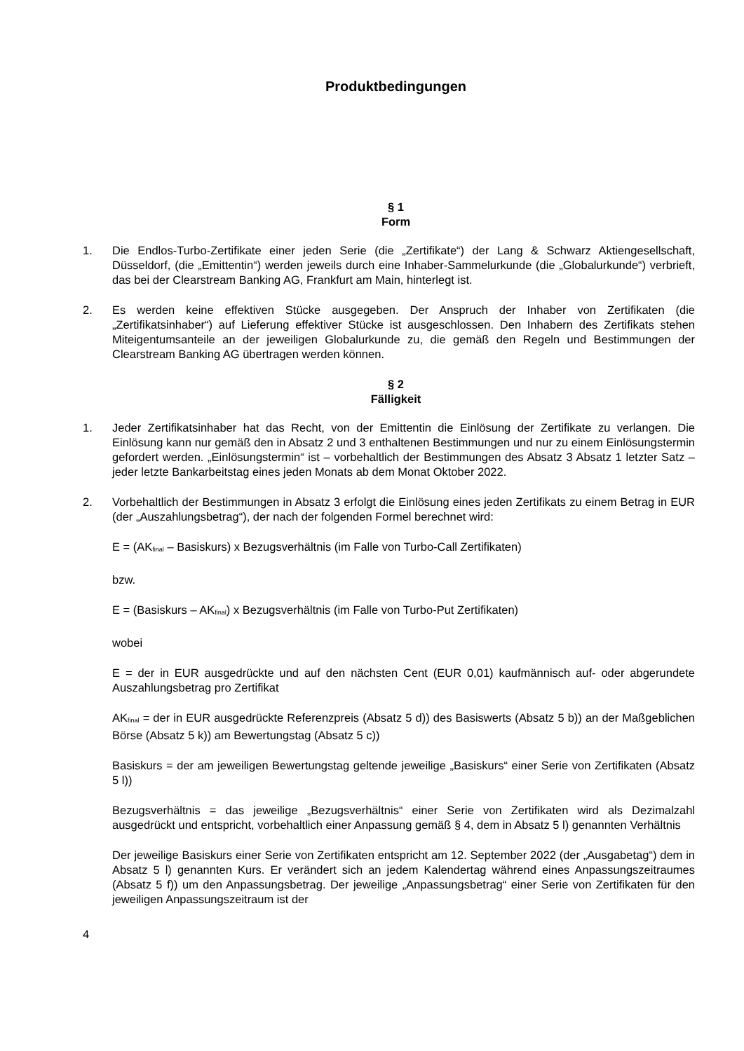Produktbedingungen
§ 1
Form
1. Die Endlos-Turbo-Zertifikate einer jeden Serie (die „Zertifikate“) der Lang & Schwarz Aktiengesellschaft, Düsseldorf, (die „Emittentin“) werden jeweils durch eine Inhaber-Sammelurkunde (die „Globalurkunde“) verbrieft, das bei der Clearstream Banking AG, Frankfurt am Main, hinterlegt ist.
2. Es werden keine effektiven Stücke ausgegeben. Der Anspruch der Inhaber von Zertifikaten (die „Zertifikatsinhaber“) auf Lieferung effektiver Stücke ist ausgeschlossen. Den Inhabern des Zertifikats stehen Miteigentumsanteile an der jeweiligen Globalurkunde zu, die gemäß den Regeln und Bestimmungen der Clearstream Banking AG übertragen werden können.
§ 2
Fälligkeit
1. Jeder Zertifikatsinhaber hat das Recht, von der Emittentin die Einlösung der Zertifikate zu verlangen. Die Einlösung kann nur gemäß den in Absatz 2 und 3 enthaltenen Bestimmungen und nur zu einem Einlösungstermin gefordert werden. „Einlösungstermin“ ist – vorbehaltlich der Bestimmungen des Absatz 3 Absatz 1 letzter Satz – jeder letzte Bankarbeitstag eines jeden Monats ab dem Monat Oktober 2022.
2. Vorbehaltlich der Bestimmungen in Absatz 3 erfolgt die Einlösung eines jeden Zertifikats zu einem Betrag in EUR (der „Auszahlungsbetrag“), der nach der folgenden Formel berechnet wird:
E = (AK<sub>final</sub> – Basiskurs) x Bezugsverhältnis (im Falle von Turbo-Call Zertifikaten)
bzw.
E = (Basiskurs – AK<sub>final</sub>) x Bezugsverhältnis (im Falle von Turbo-Put Zertifikaten)
wobei
E = der in EUR ausgedrückte und auf den nächsten Cent (EUR 0,01) kaufmännisch auf- oder abgerundete Auszahlungsbetrag pro Zertifikat
AK<sub>final</sub> = der in EUR ausgedrückte Referenzpreis (Absatz 5 d)) des Basiswerts (Absatz 5 b)) an der Maßgeblichen Börse (Absatz 5 k)) am Bewertungstag (Absatz 5 c))
Basiskurs = der am jeweiligen Bewertungstag geltende jeweilige „Basiskurs“ einer Serie von Zertifikaten (Absatz 5 l))
Bezugsverhältnis = das jeweilige „Bezugsverhältnis“ einer Serie von Zertifikaten wird als Dezimalzahl ausgedrückt und entspricht, vorbehaltlich einer Anpassung gemäß § 4, dem in Absatz 5 l) genannten Verhältnis
Der jeweilige Basiskurs einer Serie von Zertifikaten entspricht am 12. September 2022 (der „Ausgabetag“) dem in Absatz 5 l) genannten Kurs. Er verändert sich an jedem Kalendertag während eines Anpassungszeitraumes (Absatz 5 f)) um den Anpassungsbetrag. Der jeweilige „Anpassungsbetrag“ einer Serie von Zertifikaten für den jeweiligen Anpassungszeitraum ist der
4